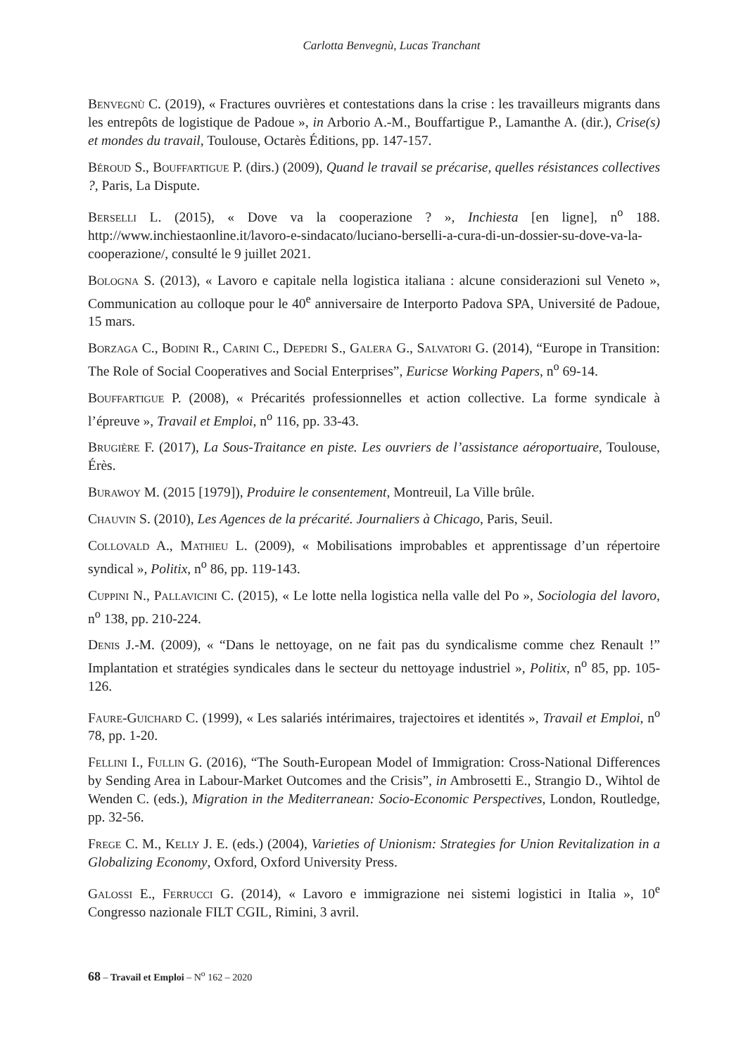Carlotta Benvegnù, Lucas Tranchant
Benvegnù C. (2019), « Fractures ouvrières et contestations dans la crise : les travailleurs migrants dans les entrepôts de logistique de Padoue », in Arborio A.-M., Bouffartigue P., Lamanthe A. (dir.), Crise(s) et mondes du travail, Toulouse, Octarès Éditions, pp. 147-157.
Béroud S., Bouffartigue P. (dirs.) (2009), Quand le travail se précarise, quelles résistances collectives ?, Paris, La Dispute.
Berselli L. (2015), « Dove va la cooperazione ? », Inchiesta [en ligne], n<sup>o</sup> 188. http://www.inchiestaonline.it/lavoro-e-sindacato/luciano-berselli-a-cura-di-un-dossier-su-dove-va-la-cooperazione/, consulté le 9 juillet 2021.
Bologna S. (2013), « Lavoro e capitale nella logistica italiana : alcune considerazioni sul Veneto », Communication au colloque pour le 40<sup>e</sup> anniversaire de Interporto Padova SPA, Université de Padoue, 15 mars.
Borzaga C., Bodini R., Carini C., Depedri S., Galera G., Salvatori G. (2014), “Europe in Transition: The Role of Social Cooperatives and Social Enterprises”, Euricse Working Papers, n<sup>o</sup> 69-14.
Bouffartigue P. (2008), « Précarités professionnelles et action collective. La forme syndicale à l’épreuve », Travail et Emploi, n<sup>o</sup> 116, pp. 33-43.
Brugière F. (2017), La Sous-Traitance en piste. Les ouvriers de l’assistance aéroportuaire, Toulouse, Érès.
Burawoy M. (2015 [1979]), Produire le consentement, Montreuil, La Ville brûle.
Chauvin S. (2010), Les Agences de la précarité. Journaliers à Chicago, Paris, Seuil.
Collovald A., Mathieu L. (2009), « Mobilisations improbables et apprentissage d’un répertoire syndical », Politix, n<sup>o</sup> 86, pp. 119-143.
Cuppini N., Pallavicini C. (2015), « Le lotte nella logistica nella valle del Po », Sociologia del lavoro, n<sup>o</sup> 138, pp. 210-224.
Denis J.-M. (2009), « “Dans le nettoyage, on ne fait pas du syndicalisme comme chez Renault !” Implantation et stratégies syndicales dans le secteur du nettoyage industriel », Politix, n<sup>o</sup> 85, pp. 105-126.
Faure-Guichard C. (1999), « Les salariés intérimaires, trajectoires et identités », Travail et Emploi, n<sup>o</sup> 78, pp. 1-20.
Fellini I., Fullin G. (2016), “The South-European Model of Immigration: Cross-National Differences by Sending Area in Labour-Market Outcomes and the Crisis”, in Ambrosetti E., Strangio D., Wihtol de Wenden C. (eds.), Migration in the Mediterranean: Socio-Economic Perspectives, London, Routledge, pp. 32-56.
Frege C. M., Kelly J. E. (eds.) (2004), Varieties of Unionism: Strategies for Union Revitalization in a Globalizing Economy, Oxford, Oxford University Press.
Galossi E., Ferrucci G. (2014), « Lavoro e immigrazione nei sistemi logistici in Italia », 10<sup>e</sup> Congresso nazionale FILT CGIL, Rimini, 3 avril.
68 – Travail et Emploi – N<sup>o</sup> 162 – 2020